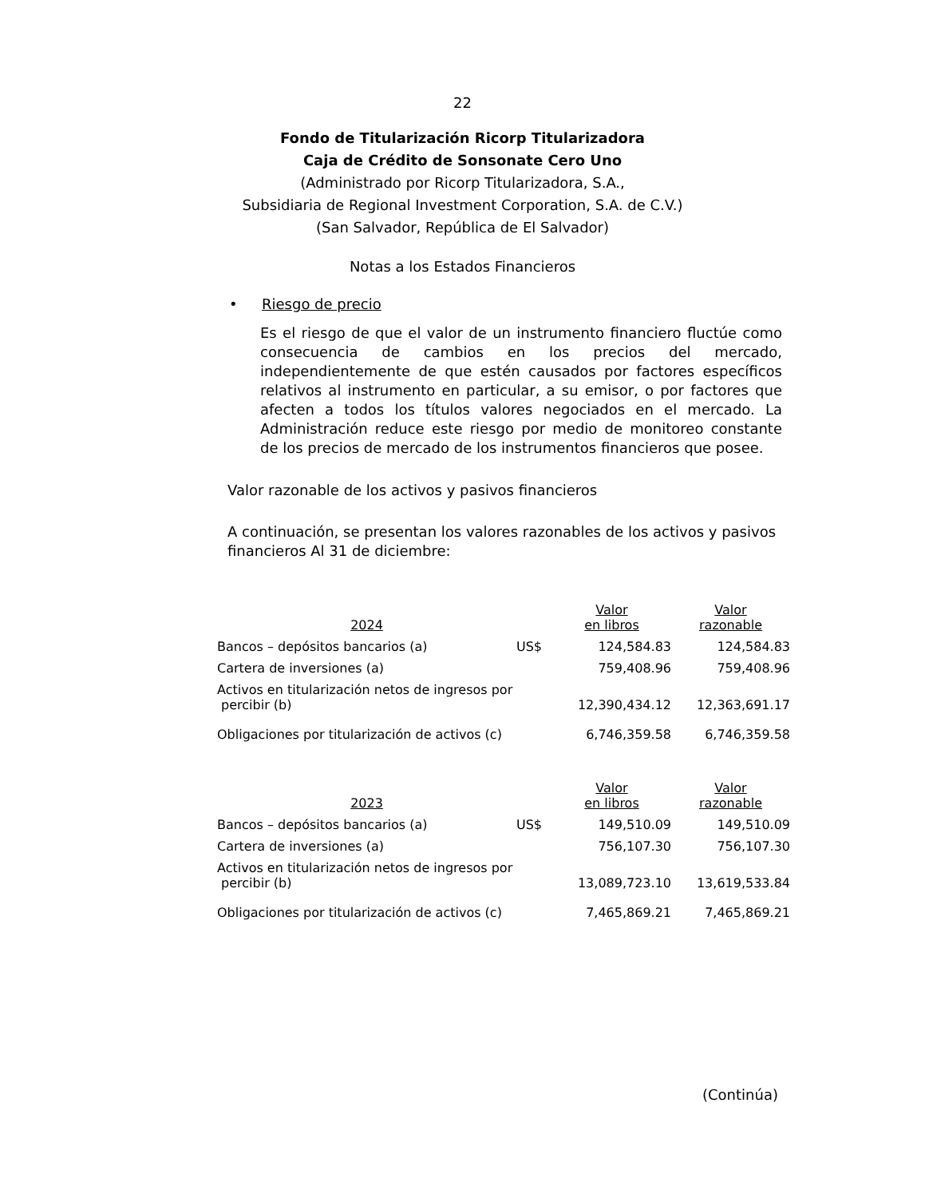22
Fondo de Titularización Ricorp Titularizadora
Caja de Crédito de Sonsonate Cero Uno
(Administrado por Ricorp Titularizadora, S.A.,
Subsidiaria de Regional Investment Corporation, S.A. de C.V.)
(San Salvador, República de El Salvador)
Notas a los Estados Financieros
• Riesgo de precio
Es el riesgo de que el valor de un instrumento financiero fluctúe como consecuencia de cambios en los precios del mercado, independientemente de que estén causados por factores específicos relativos al instrumento en particular, a su emisor, o por factores que afecten a todos los títulos valores negociados en el mercado. La Administración reduce este riesgo por medio de monitoreo constante de los precios de mercado de los instrumentos financieros que posee.
Valor razonable de los activos y pasivos financieros
A continuación, se presentan los valores razonables de los activos y pasivos financieros Al 31 de diciembre:
| 2024 | | Valor en libros | Valor razonable |
| Bancos – depósitos bancarios (a) | US$ | 124,584.83 | 124,584.83 |
| Cartera de inversiones (a) | | 759,408.96 | 759,408.96 |
| Activos en titularización netos de ingresos por percibir (b) | | 12,390,434.12 | 12,363,691.17 |
| Obligaciones por titularización de activos (c) | | 6,746,359.58 | 6,746,359.58 |
| 2023 | | Valor en libros | Valor razonable |
| Bancos – depósitos bancarios (a) | US$ | 149,510.09 | 149,510.09 |
| Cartera de inversiones (a) | | 756,107.30 | 756,107.30 |
| Activos en titularización netos de ingresos por percibir (b) | | 13,089,723.10 | 13,619,533.84 |
| Obligaciones por titularización de activos (c) | | 7,465,869.21 | 7,465,869.21 |
(Continúa)